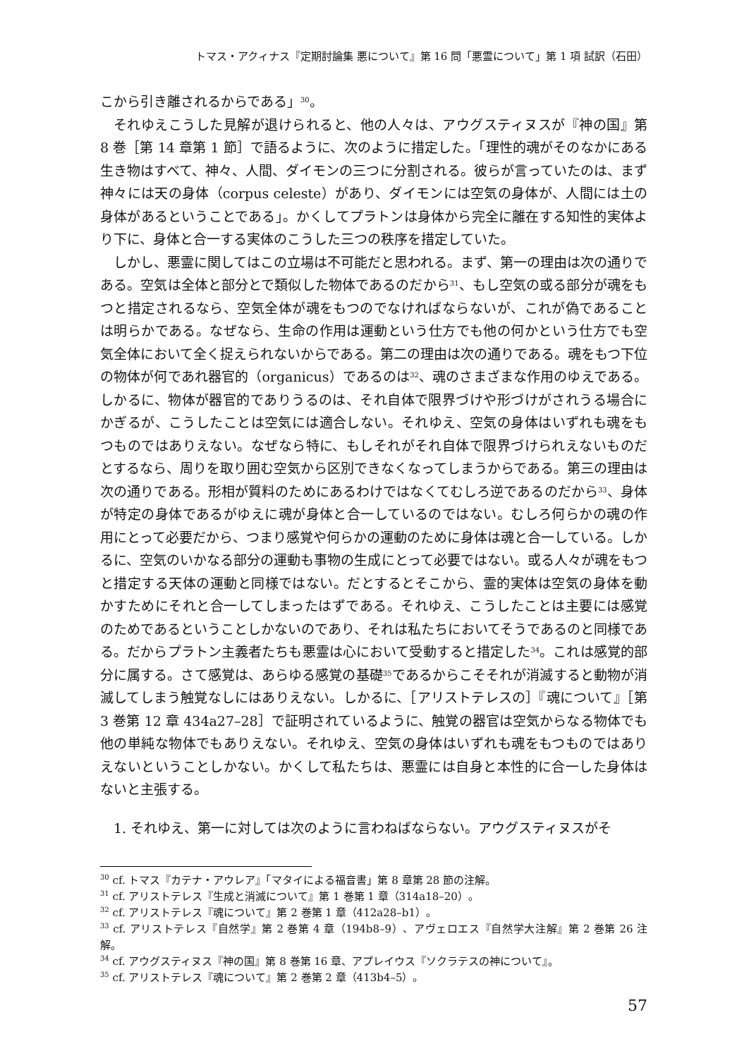トマス・アクィナス『定期討論集 悪について』第 16 問「悪霊について」第 1 項 試訳（石田）
こから引き離されるからである」<sup>30</sup>。
それゆえこうした見解が退けられると、他の人々は、アウグスティヌスが『神の国』第 8 巻［第 14 章第 1 節］で語るように、次のように措定した。「理性的魂がそのなかにある生き物はすべて、神々、人間、ダイモンの三つに分割される。彼らが言っていたのは、まず神々には天の身体（corpus celeste）があり、ダイモンには空気の身体が、人間には土の身体があるということである」。かくしてプラトンは身体から完全に離在する知性的実体より下に、身体と合一する実体のこうした三つの秩序を措定していた。
しかし、悪霊に関してはこの立場は不可能だと思われる。まず、第一の理由は次の通りである。空気は全体と部分とで類似した物体であるのだから<sup>31</sup>、もし空気の或る部分が魂をもつと措定されるなら、空気全体が魂をもつのでなければならないが、これが偽であることは明らかである。なぜなら、生命の作用は運動という仕方でも他の何かという仕方でも空気全体において全く捉えられないからである。第二の理由は次の通りである。魂をもつ下位の物体が何であれ器官的（organicus）であるのは<sup>32</sup>、魂のさまざまな作用のゆえである。しかるに、物体が器官的でありうるのは、それ自体で限界づけや形づけがされうる場合にかぎるが、こうしたことは空気には適合しない。それゆえ、空気の身体はいずれも魂をもつものではありえない。なぜなら特に、もしそれがそれ自体で限界づけられえないものだとするなら、周りを取り囲む空気から区別できなくなってしまうからである。第三の理由は次の通りである。形相が質料のためにあるわけではなくてむしろ逆であるのだから<sup>33</sup>、身体が特定の身体であるがゆえに魂が身体と合一しているのではない。むしろ何らかの魂の作用にとって必要だから、つまり感覚や何らかの運動のために身体は魂と合一している。しかるに、空気のいかなる部分の運動も事物の生成にとって必要ではない。或る人々が魂をもつと措定する天体の運動と同様ではない。だとするとそこから、霊的実体は空気の身体を動かすためにそれと合一してしまったはずである。それゆえ、こうしたことは主要には感覚のためであるということしかないのであり、それは私たちにおいてそうであるのと同様である。だからプラトン主義者たちも悪霊は心において受動すると措定した<sup>34</sup>。これは感覚的部分に属する。さて感覚は、あらゆる感覚の基礎<sup>35</sup>であるからこそそれが消滅すると動物が消滅してしまう触覚なしにはありえない。しかるに、［アリストテレスの］『魂について』［第 3 巻第 12 章 434a27–28］で証明されているように、触覚の器官は空気からなる物体でも他の単純な物体でもありえない。それゆえ、空気の身体はいずれも魂をもつものではありえないということしかない。かくして私たちは、悪霊には自身と本性的に合一した身体はないと主張する。
1. それゆえ、第一に対しては次のように言わねばならない。アウグスティヌスがそ
<sup>30</sup> cf. トマス『カテナ・アウレア』「マタイによる福音書」第 8 章第 28 節の注解。
<sup>31</sup> cf. アリストテレス『生成と消滅について』第 1 巻第 1 章（314a18–20）。
<sup>32</sup> cf. アリストテレス『魂について』第 2 巻第 1 章（412a28–b1）。
<sup>33</sup> cf. アリストテレス『自然学』第 2 巻第 4 章（194b8–9）、アヴェロエス『自然学大注解』第 2 巻第 26 注解。
<sup>34</sup> cf. アウグスティヌス『神の国』第 8 巻第 16 章、アプレイウス『ソクラテスの神について』。
<sup>35</sup> cf. アリストテレス『魂について』第 2 巻第 2 章（413b4–5）。
57